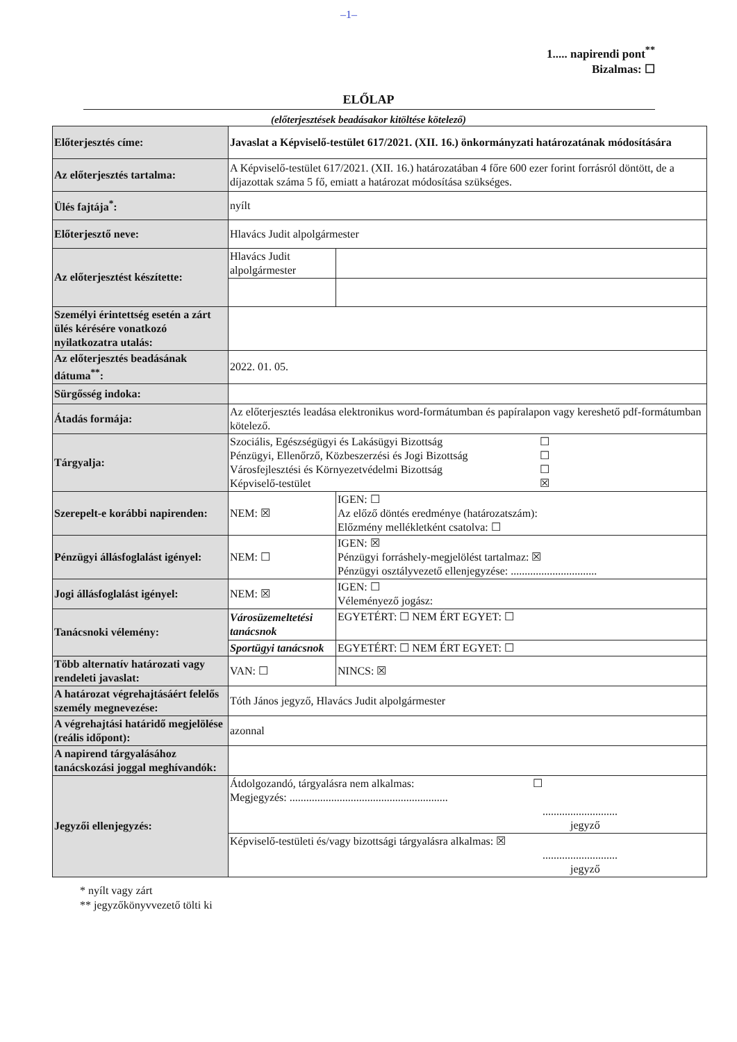–1–
1..... napirendi pont<sup>**</sup>
Bizalmas: ☐
ELŐLAP
(előterjesztések beadásakor kitöltése kötelező)
| Előterjesztés címe: | Javaslat a Képviselő-testület 617/2021. (XII. 16.) önkormányzati határozatának módosítására | |
| Az előterjesztés tartalma: | A Képviselő-testület 617/2021. (XII. 16.) határozatában 4 főre 600 ezer forint forrásról döntött, de a díjazottak száma 5 fő, emiatt a határozat módosítása szükséges. | |
| Ülés fajtája<sup>*</sup>: | nyílt | |
| Előterjesztő neve: | Hlavács Judit alpolgármester | |
| Az előterjesztést készítette: | Hlavács Judit alpolgármester | |
| Személyi érintettség esetén a zárt ülés kérésére vonatkozó nyilatkozatra utalás: | | |
| Az előterjesztés beadásának dátuma<sup>**</sup>: | 2022. 01. 05. | |
| Sürgősség indoka: | | |
| Átadás formája: | Az előterjesztés leadása elektronikus word-formátumban és papíralapon vagy kereshető pdf-formátumban kötelező. | |
| Tárgyalja: | Szociális, Egészségügyi és Lakásügyi Bizottság ☐ Pénzügyi, Ellenőrző, Közbeszerzési és Jogi Bizottság ☐ Városfejlesztési és Környezetvédelmi Bizottság ☐ Képviselő-testület ☒ | |
| Szerepelt-e korábbi napirenden: | NEM: ☒ | IGEN: ☐ Az előző döntés eredménye (határozatszám): Előzmény mellékletként csatolva: ☐ |
| Pénzügyi állásfoglalást igényel: | NEM: ☐ | IGEN: ☒ Pénzügyi forráshely-megjelölést tartalmaz: ☒ Pénzügyi osztályvezető ellenjegyzése: ............................... |
| Jogi állásfoglalást igényel: | NEM: ☒ | IGEN: ☐ Véleményező jogász: |
| Tanácsnoki vélemény: | Városüzemeltetési tanácsnok | EGYETÉRT: ☐ NEM ÉRT EGYET: ☐ |
| | Sportügyi tanácsnok | EGYETÉRT: ☐ NEM ÉRT EGYET: ☐ |
| Több alternatív határozati vagy rendeleti javaslat: | VAN: ☐ | NINCS: ☒ |
| A határozat végrehajtásáért felelős személy megnevezése: | Tóth János jegyző, Hlavács Judit alpolgármester | |
| A végrehajtási határidő megjelölése (reális időpont): | azonnal | |
| A napirend tárgyalásához tanácskozási joggal meghívandók: | | |
| Jegyzői ellenjegyzés: | Átdolgozandó, tárgyalásra nem alkalmas: ☐ Megjegyzés: ......................................................... ........................... jegyző | |
| | Képviselő-testületi és/vagy bizottsági tárgyalásra alkalmas: ☒ ........................... jegyző | |
* nyílt vagy zárt
** jegyzőkönyvvezető tölti ki